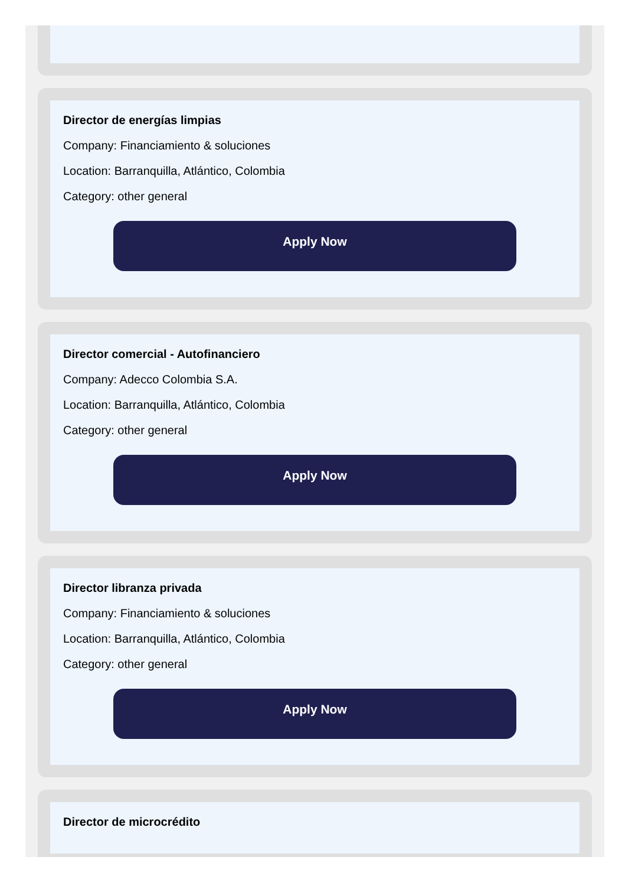Director de energías limpias
Company: Financiamiento & soluciones
Location: Barranquilla, Atlántico, Colombia
Category: other general
Apply Now
Director comercial - Autofinanciero
Company: Adecco Colombia S.A.
Location: Barranquilla, Atlántico, Colombia
Category: other general
Apply Now
Director libranza privada
Company: Financiamiento & soluciones
Location: Barranquilla, Atlántico, Colombia
Category: other general
Apply Now
Director de microcrédito